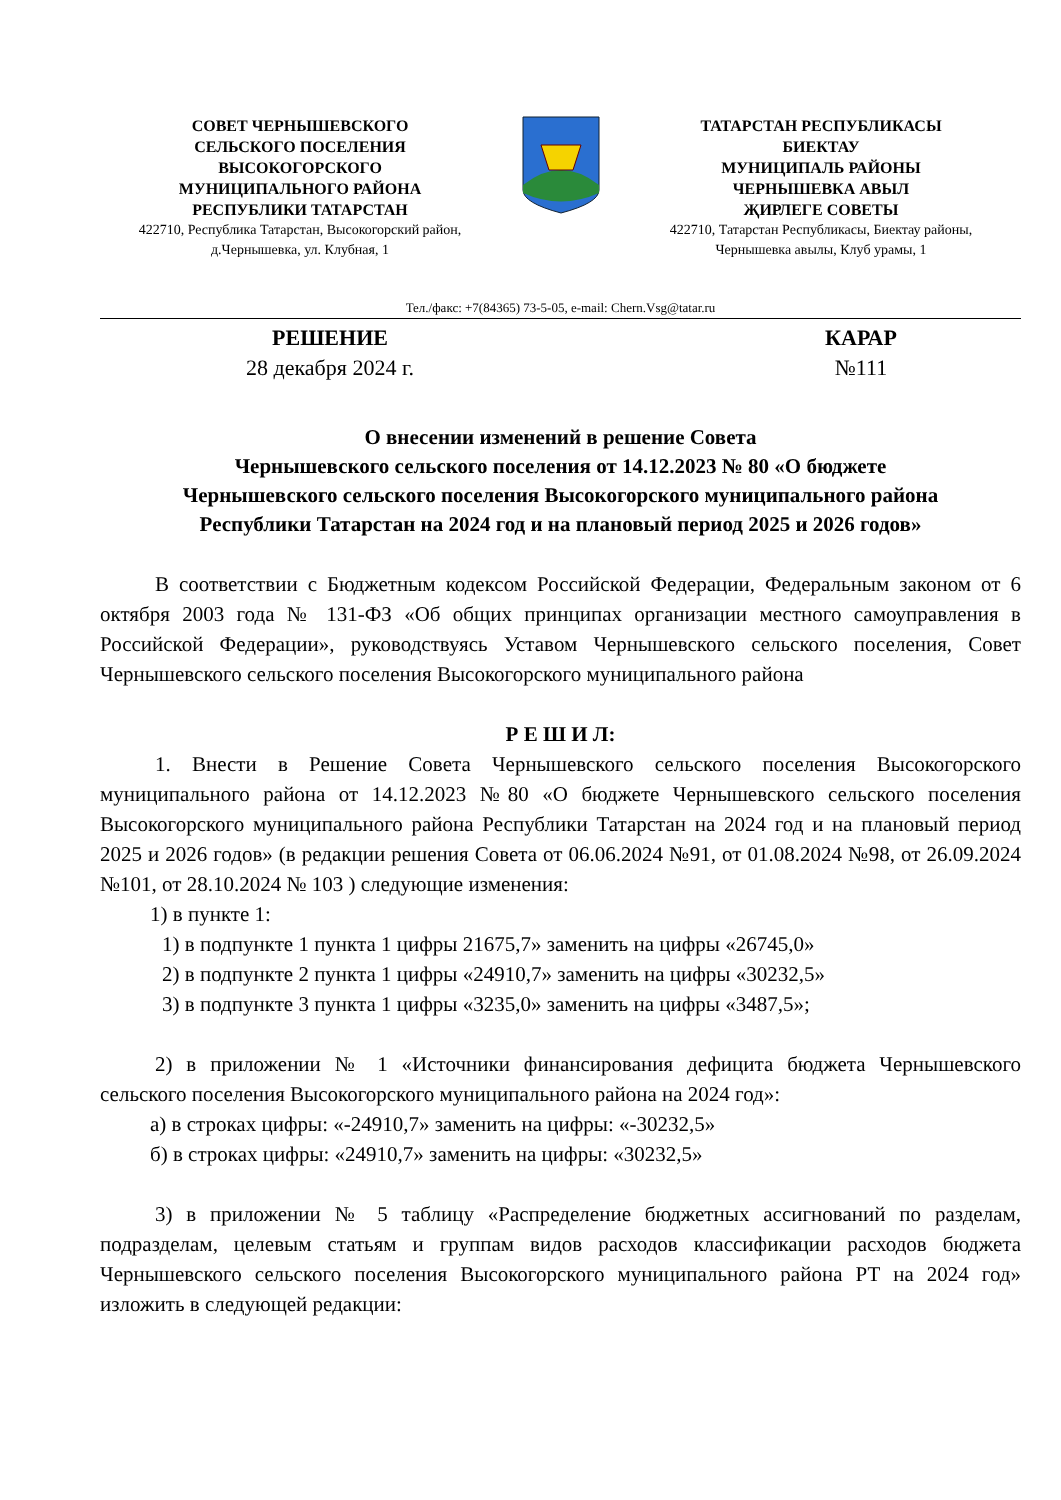СОВЕТ ЧЕРНЫШЕВСКОГО
СЕЛЬСКОГО ПОСЕЛЕНИЯ
ВЫСОКОГОРСКОГО
МУНИЦИПАЛЬНОГО РАЙОНА
РЕСПУБЛИКИ ТАТАРСТАН
422710, Республика Татарстан, Высокогорский район,
д.Чернышевка, ул. Клубная, 1
ТАТАРСТАН РЕСПУБЛИКАСЫ
БИЕКТАУ
МУНИЦИПАЛЬ РАЙОНЫ
ЧЕРНЫШЕВКА АВЫЛ
ҖИРЛЕГЕ СОВЕТЫ
422710, Татарстан Республикасы, Биектау районы,
Чернышевка авылы, Клуб урамы, 1
Тел./факс: +7(84365) 73-5-05, e-mail: Chern.Vsg@tatar.ru
РЕШЕНИЕ
28 декабря 2024 г.
КАРАР
№111
О внесении изменений в решение Совета
Чернышевского сельского поселения от 14.12.2023 № 80 «О бюджете
Чернышевского сельского поселения Высокогорского муниципального района
Республики Татарстан на 2024 год и на плановый период 2025 и 2026 годов»
В соответствии с Бюджетным кодексом Российской Федерации, Федеральным законом от 6 октября 2003 года № 131-ФЗ «Об общих принципах организации местного самоуправления в Российской Федерации», руководствуясь Уставом Чернышевского сельского поселения, Совет Чернышевского сельского поселения Высокогорского муниципального района
Р Е Ш И Л:
1. Внести в Решение Совета Чернышевского сельского поселения Высокогорского муниципального района от 14.12.2023 №80 «О бюджете Чернышевского сельского поселения Высокогорского муниципального района Республики Татарстан на 2024 год и на плановый период 2025 и 2026 годов» (в редакции решения Совета от 06.06.2024 №91, от 01.08.2024 №98, от 26.09.2024 №101, от 28.10.2024 № 103 ) следующие изменения:
1) в пункте 1:
1) в подпункте 1 пункта 1 цифры 21675,7» заменить на цифры «26745,0»
2) в подпункте 2 пункта 1 цифры «24910,7» заменить на цифры «30232,5»
3) в подпункте 3 пункта 1 цифры «3235,0» заменить на цифры «3487,5»;
2) в приложении № 1 «Источники финансирования дефицита бюджета Чернышевского сельского поселения Высокогорского муниципального района на 2024 год»:
а) в строках цифры: «-24910,7» заменить на цифры: «-30232,5»
б) в строках цифры: «24910,7» заменить на цифры: «30232,5»
3) в приложении № 5 таблицу «Распределение бюджетных ассигнований по разделам, подразделам, целевым статьям и группам видов расходов классификации расходов бюджета Чернышевского сельского поселения Высокогорского муниципального района РТ на 2024 год» изложить в следующей редакции: